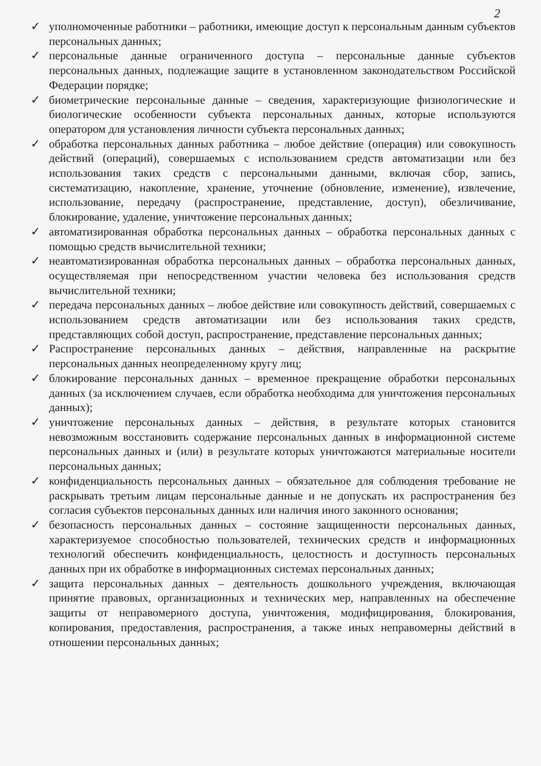2
✓ уполномоченные работники – работники, имеющие доступ к персональным данным субъектов персональных данных;
✓ персональные данные ограниченного доступа – персональные данные субъектов персональных данных, подлежащие защите в установленном законодательством Российской Федерации порядке;
✓ биометрические персональные данные – сведения, характеризующие физиологические и биологические особенности субъекта персональных данных, которые используются оператором для установления личности субъекта персональных данных;
✓ обработка персональных данных работника – любое действие (операция) или совокупность действий (операций), совершаемых с использованием средств автоматизации или без использования таких средств с персональными данными, включая сбор, запись, систематизацию, накопление, хранение, уточнение (обновление, изменение), извлечение, использование, передачу (распространение, представление, доступ), обезличивание, блокирование, удаление, уничтожение персональных данных;
✓ автоматизированная обработка персональных данных – обработка персональных данных с помощью средств вычислительной техники;
✓ неавтоматизированная обработка персональных данных – обработка персональных данных, осуществляемая при непосредственном участии человека без использования средств вычислительной техники;
✓ передача персональных данных – любое действие или совокупность действий, совершаемых с использованием средств автоматизации или без использования таких средств, представляющих собой доступ, распространение, представление персональных данных;
✓ Распространение персональных данных – действия, направленные на раскрытие персональных данных неопределенному кругу лиц;
✓ блокирование персональных данных – временное прекращение обработки персональных данных (за исключением случаев, если обработка необходима для уничтожения персональных данных);
✓ уничтожение персональных данных – действия, в результате которых становится невозможным восстановить содержание персональных данных в информационной системе персональных данных и (или) в результате которых уничтожаются материальные носители персональных данных;
✓ конфиденциальность персональных данных – обязательное для соблюдения требование не раскрывать третьим лицам персональные данные и не допускать их распространения без согласия субъектов персональных данных или наличия иного законного основания;
✓ безопасность персональных данных – состояние защищенности персональных данных, характеризуемое способностью пользователей, технических средств и информационных технологий обеспечить конфиденциальность, целостность и доступность персональных данных при их обработке в информационных системах персональных данных;
✓ защита персональных данных – деятельность дошкольного учреждения, включающая принятие правовых, организационных и технических мер, направленных на обеспечение защиты от неправомерного доступа, уничтожения, модифицирования, блокирования, копирования, предоставления, распространения, а также иных неправомерны действий в отношении персональных данных;